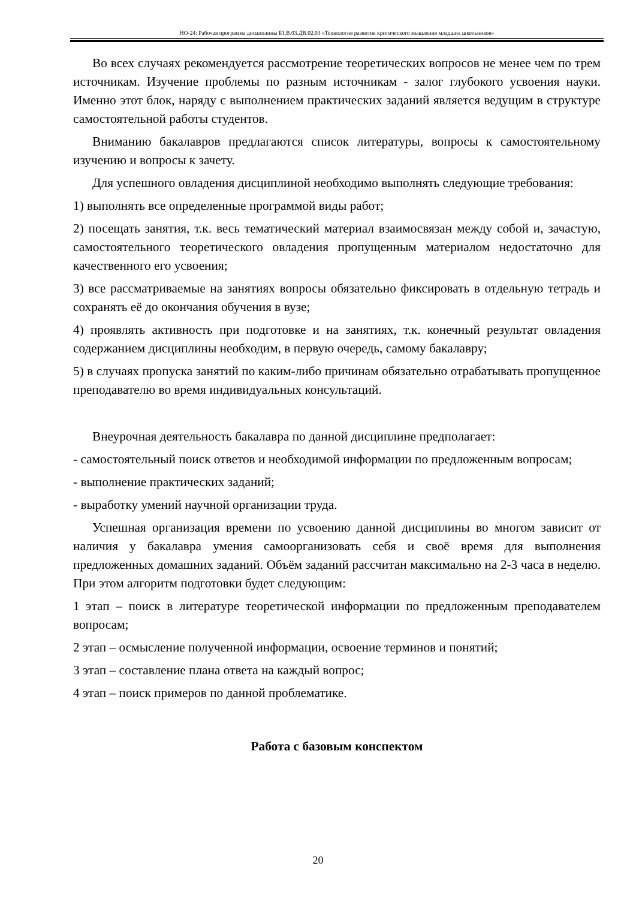НО-24: Рабочая программа дисциплины Б1.В.03.ДВ.02.03 «Технология развития критического мышления младших школьников»
Во всех случаях рекомендуется рассмотрение теоретических вопросов не менее чем по трем источникам. Изучение проблемы по разным источникам - залог глубокого усвоения науки. Именно этот блок, наряду с выполнением практических заданий является ведущим в структуре самостоятельной работы студентов.
Вниманию бакалавров предлагаются список литературы, вопросы к самостоятельному изучению и вопросы к зачету.
Для успешного овладения дисциплиной необходимо выполнять следующие требования:
1) выполнять все определенные программой виды работ;
2) посещать занятия, т.к. весь тематический материал взаимосвязан между собой и, зачастую, самостоятельного теоретического овладения пропущенным материалом недостаточно для качественного его усвоения;
3) все рассматриваемые на занятиях вопросы обязательно фиксировать в отдельную тетрадь и сохранять её до окончания обучения в вузе;
4) проявлять активность при подготовке и на занятиях, т.к. конечный результат овладения содержанием дисциплины необходим, в первую очередь, самому бакалавру;
5) в случаях пропуска занятий по каким-либо причинам обязательно отрабатывать пропущенное преподавателю во время индивидуальных консультаций.
Внеурочная деятельность бакалавра по данной дисциплине предполагает:
- самостоятельный поиск ответов и необходимой информации по предложенным вопросам;
- выполнение практических заданий;
- выработку умений научной организации труда.
Успешная организация времени по усвоению данной дисциплины во многом зависит от наличия у бакалавра умения самоорганизовать себя и своё время для выполнения предложенных домашних заданий. Объём заданий рассчитан максимально на 2-3 часа в неделю. При этом алгоритм подготовки будет следующим:
1 этап – поиск в литературе теоретической информации по предложенным преподавателем вопросам;
2 этап – осмысление полученной информации, освоение терминов и понятий;
3 этап – составление плана ответа на каждый вопрос;
4 этап – поиск примеров по данной проблематике.
Работа с базовым конспектом
20